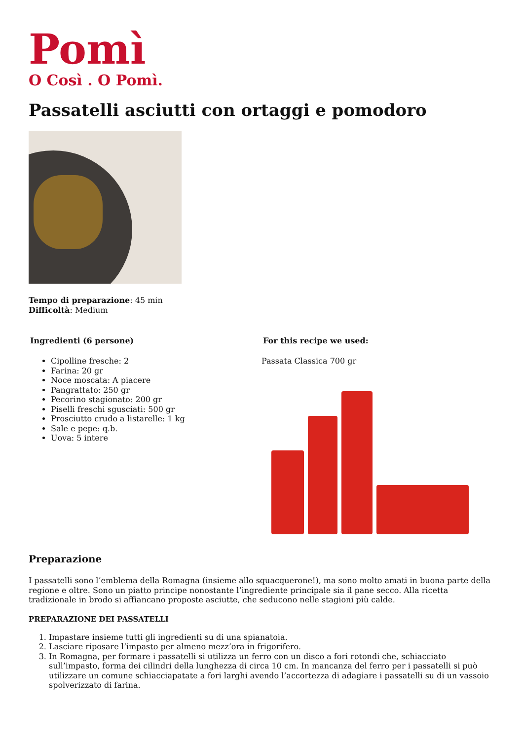Pomì
O Così . O Pomì.
Passatelli asciutti con ortaggi e pomodoro
Tempo di preparazione: 45 min
Difficoltà: Medium
Ingredienti (6 persone)
Cipolline fresche: 2
Farina: 20 gr
Noce moscata: A piacere
Pangrattato: 250 gr
Pecorino stagionato: 200 gr
Piselli freschi sgusciati: 500 gr
Prosciutto crudo a listarelle: 1 kg
Sale e pepe: q.b.
Uova: 5 intere
For this recipe we used:
Passata Classica 700 gr
Preparazione
I passatelli sono l’emblema della Romagna (insieme allo squacquerone!), ma sono molto amati in buona parte della regione e oltre. Sono un piatto principe nonostante l’ingrediente principale sia il pane secco. Alla ricetta tradizionale in brodo si affiancano proposte asciutte, che seducono nelle stagioni più calde.
PREPARAZIONE DEI PASSATELLI
1. Impastare insieme tutti gli ingredienti su di una spianatoia.
2. Lasciare riposare l’impasto per almeno mezz’ora in frigorifero.
3. In Romagna, per formare i passatelli si utilizza un ferro con un disco a fori rotondi che, schiacciato sull’impasto, forma dei cilindri della lunghezza di circa 10 cm. In mancanza del ferro per i passatelli si può utilizzare un comune schiacciapatate a fori larghi avendo l’accortezza di adagiare i passatelli su di un vassoio spolverizzato di farina.